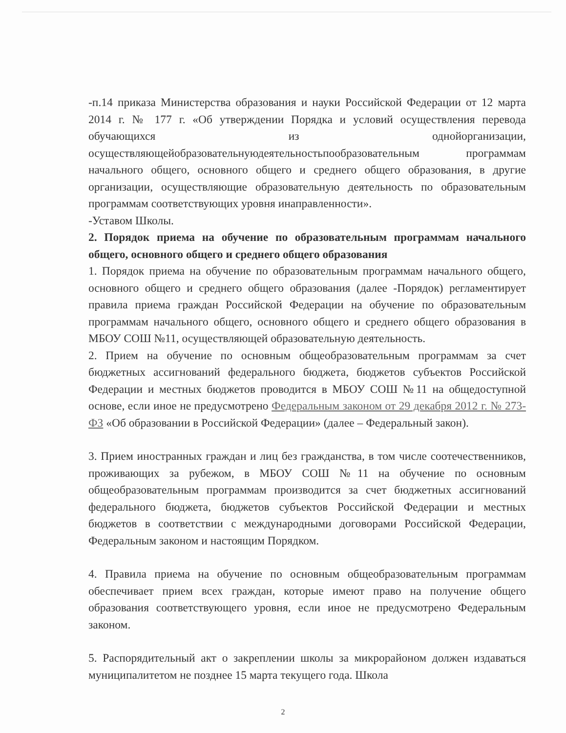-п.14 приказа Министерства образования и науки Российской Федерации от 12 марта 2014 г. № 177 г. «Об утверждении Порядка и условий осуществления перевода обучающихся из однойорганизации, осуществляющейобразовательнуюдеятельностьпообразовательным программам начального общего, основного общего и среднего общего образования, в другие организации, осуществляющие образовательную деятельность по образовательным программам соответствующих уровня инаправленности».
-Уставом Школы.
2. Порядок приема на обучение по образовательным программам начального общего, основного общего и среднего общего образования
1. Порядок приема на обучение по образовательным программам начального общего, основного общего и среднего общего образования (далее -Порядок) регламентирует правила приема граждан Российской Федерации на обучение по образовательным программам начального общего, основного общего и среднего общего образования в МБОУ СОШ №11, осуществляющей образовательную деятельность.
2. Прием на обучение по основным общеобразовательным программам за счет бюджетных ассигнований федерального бюджета, бюджетов субъектов Российской Федерации и местных бюджетов проводится в МБОУ СОШ №11 на общедоступной основе, если иное не предусмотрено Федеральным законом от 29 декабря 2012 г. № 273-ФЗ «Об образовании в Российской Федерации» (далее – Федеральный закон).
3. Прием иностранных граждан и лиц без гражданства, в том числе соотечественников, проживающих за рубежом, в МБОУ СОШ №11 на обучение по основным общеобразовательным программам производится за счет бюджетных ассигнований федерального бюджета, бюджетов субъектов Российской Федерации и местных бюджетов в соответствии с международными договорами Российской Федерации, Федеральным законом и настоящим Порядком.
4. Правила приема на обучение по основным общеобразовательным программам обеспечивает прием всех граждан, которые имеют право на получение общего образования соответствующего уровня, если иное не предусмотрено Федеральным законом.
5. Распорядительный акт о закреплении школы за микрорайоном должен издаваться муниципалитетом не позднее 15 марта текущего года. Школа
2